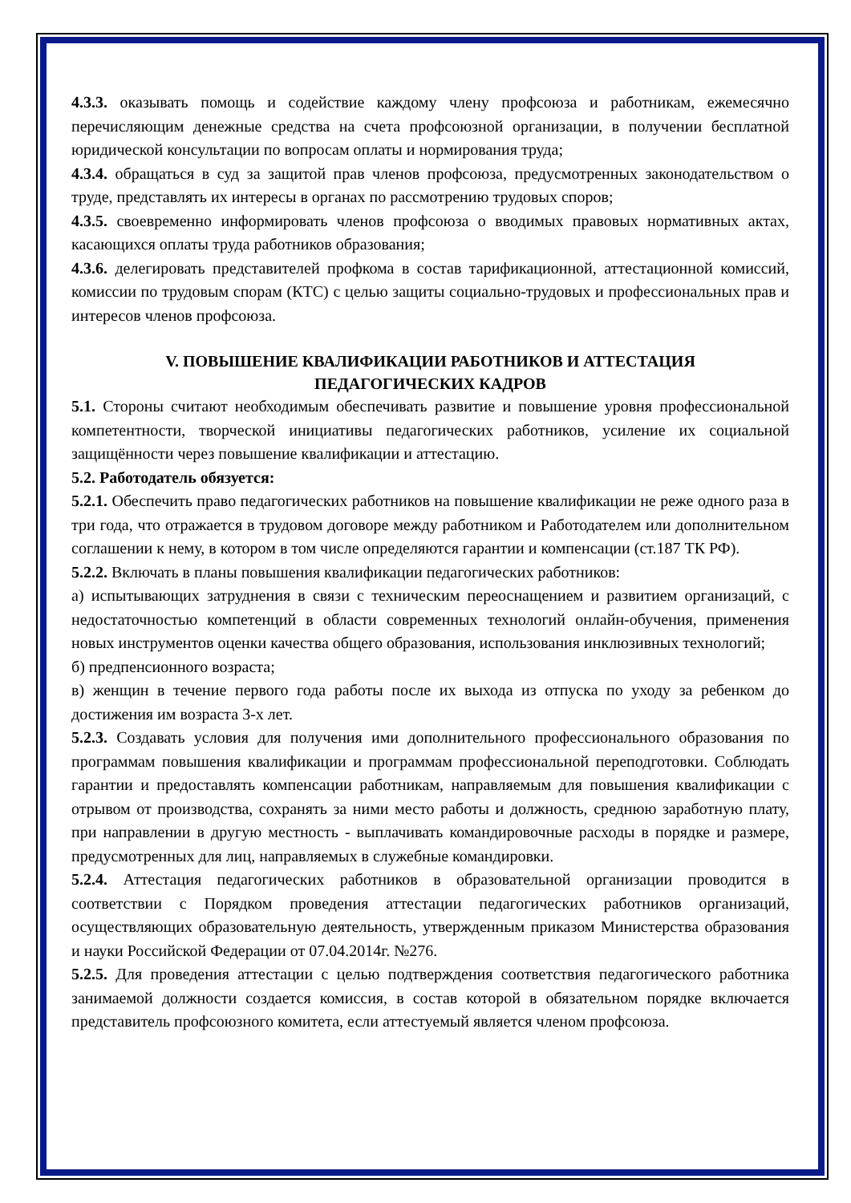4.3.3. оказывать помощь и содействие каждому члену профсоюза и работникам, ежемесячно перечисляющим денежные средства на счета профсоюзной организации, в получении бесплатной юридической консультации по вопросам оплаты и нормирования труда;
4.3.4. обращаться в суд за защитой прав членов профсоюза, предусмотренных законодательством о труде, представлять их интересы в органах по рассмотрению трудовых споров;
4.3.5. своевременно информировать членов профсоюза о вводимых правовых нормативных актах, касающихся оплаты труда работников образования;
4.3.6. делегировать представителей профкома в состав тарификационной, аттестационной комиссий, комиссии по трудовым спорам (КТС) с целью защиты социально-трудовых и профессиональных прав и интересов членов профсоюза.
V. ПОВЫШЕНИЕ КВАЛИФИКАЦИИ РАБОТНИКОВ И АТТЕСТАЦИЯ
ПЕДАГОГИЧЕСКИХ КАДРОВ
5.1. Стороны считают необходимым обеспечивать развитие и повышение уровня профессиональной компетентности, творческой инициативы педагогических работников, усиление их социальной защищённости через повышение квалификации и аттестацию.
5.2. Работодатель обязуется:
5.2.1. Обеспечить право педагогических работников на повышение квалификации не реже одного раза в три года, что отражается в трудовом договоре между работником и Работодателем или дополнительном соглашении к нему, в котором в том числе определяются гарантии и компенсации (ст.187 ТК РФ).
5.2.2. Включать в планы повышения квалификации педагогических работников:
а) испытывающих затруднения в связи с техническим переоснащением и развитием организаций, с недостаточностью компетенций в области современных технологий онлайн-обучения, применения новых инструментов оценки качества общего образования, использования инклюзивных технологий;
б) предпенсионного возраста;
в) женщин в течение первого года работы после их выхода из отпуска по уходу за ребенком до достижения им возраста 3-х лет.
5.2.3. Создавать условия для получения ими дополнительного профессионального образования по программам повышения квалификации и программам профессиональной переподготовки. Соблюдать гарантии и предоставлять компенсации работникам, направляемым для повышения квалификации с отрывом от производства, сохранять за ними место работы и должность, среднюю заработную плату, при направлении в другую местность - выплачивать командировочные расходы в порядке и размере, предусмотренных для лиц, направляемых в служебные командировки.
5.2.4. Аттестация педагогических работников в образовательной организации проводится в соответствии с Порядком проведения аттестации педагогических работников организаций, осуществляющих образовательную деятельность, утвержденным приказом Министерства образования и науки Российской Федерации от 07.04.2014г. №276.
5.2.5. Для проведения аттестации с целью подтверждения соответствия педагогического работника занимаемой должности создается комиссия, в состав которой в обязательном порядке включается представитель профсоюзного комитета, если аттестуемый является членом профсоюза.